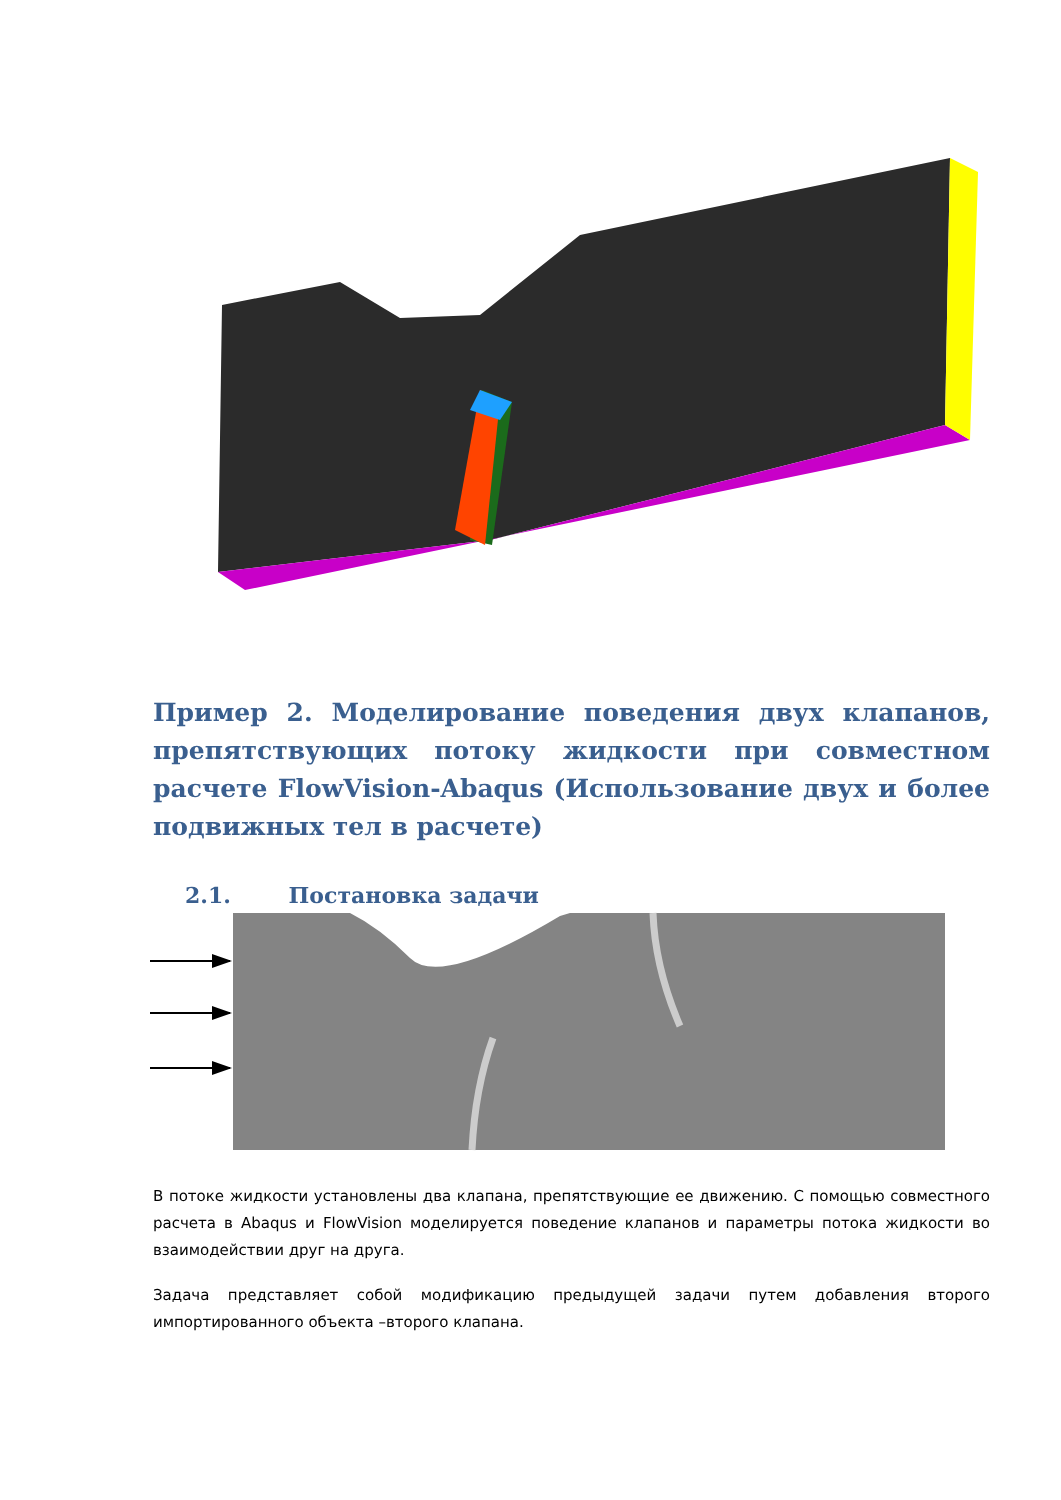Пример 2. Моделирование поведения двух клапанов, препятствующих потоку жидкости при совместном расчете FlowVision-Abaqus (Использование двух и более подвижных тел в расчете)
2.1. Постановка задачи
В потоке жидкости установлены два клапана, препятствующие ее движению. С помощью совместного расчета в Abaqus и FlowVision моделируется поведение клапанов и параметры потока жидкости во взаимодействии друг на друга.
Задача представляет собой модификацию предыдущей задачи путем добавления второго импортированного объекта –второго клапана.